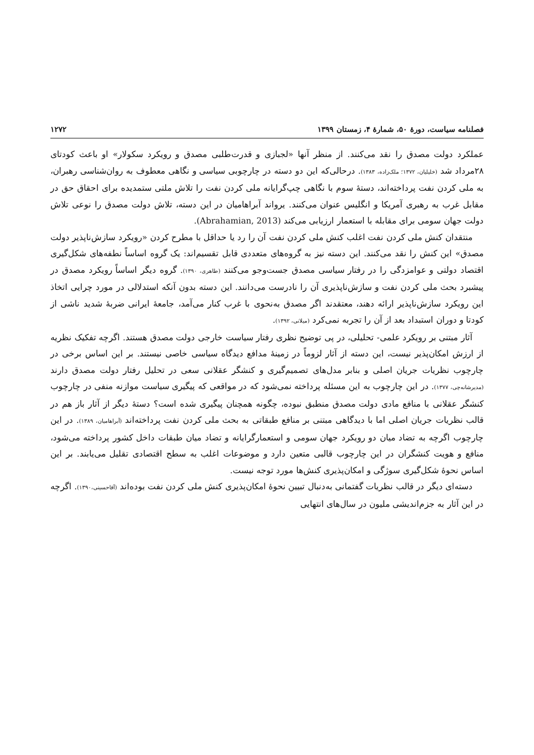فصلنامه سیاست، دورهٔ ۵۰، شمارهٔ ۴، زمستان ۱۳۹۹ ۱۲۷۲
عملکرد دولت مصدق را نقد می‌کنند. از منظر آنها «لجبازی و قدرت‌طلبی مصدق و رویکرد سکولار» او باعث کودتای ۲۸مرداد شد (خلیلیان، ۱۳۷۲؛ ملک‌زاده، ۱۳۸۳). درحالی‌که این دو دسته در چارچوبی سیاسی و نگاهی معطوف به روان‌شناسی رهبران، به ملی کردن نفت پرداخته‌اند، دستهٔ سوم با نگاهی چپ‌گرایانه ملی کردن نفت را تلاش ملتی ستمدیده برای احقاق حق در مقابل غرب به رهبری آمریکا و انگلیس عنوان می‌کنند. یرواند آبراهامیان در این دسته، تلاش دولت مصدق را نوعی تلاش دولت جهان سومی برای مقابله با استعمار ارزیابی می‌کند (Abrahamian, 2013).
منتقدان کنش ملی کردن نفت اغلب کنش ملی کردن نفت آن را رد یا حداقل با مطرح کردن «رویکرد سازش‌ناپذیر دولت مصدق» این کنش را نقد می‌کنند. این دسته نیز به گروه‌های متعددی قابل تقسیم‌اند: یک گروه اساساً نطفه‌های شکل‌گیری اقتصاد دولتی و عوامزدگی را در رفتار سیاسی مصدق جست‌وجو می‌کنند (طاهری، ۱۳۹۰). گروه دیگر اساساً رویکرد مصدق در پیشبرد بحث ملی کردن نفت و سازش‌ناپذیری آن را نادرست می‌دانند. این دسته بدون آنکه استدلالی در مورد چرایی اتخاذ این رویکرد سازش‌ناپذیر ارائه دهند، معتقدند اگر مصدق به‌نحوی با غرب کنار می‌آمد، جامعهٔ ایرانی ضربهٔ شدید ناشی از کودتا و دوران استبداد بعد از آن را تجربه نمی‌کرد (میلانی، ۱۳۹۲).
آثار مبتنی بر رویکرد علمی- تحلیلی، در پی توضیح نظری رفتار سیاست خارجی دولت مصدق هستند. اگرچه تفکیک نظریه از ارزش امکان‌پذیر نیست، این دسته از آثار لزوماً در زمینهٔ مدافع دیدگاه سیاسی خاصی نیستند. بر این اساس برخی در چارچوب نظریات جریان اصلی و بنابر مدل‌های تصمیم‌گیری و کنشگر عقلانی سعی در تحلیل رفتار دولت مصدق دارند (مدیرشانه‌چی، ۱۳۷۷). در این چارچوب به این مسئله پرداخته نمی‌شود که در مواقعی که پیگیری سیاست موازنه منفی در چارچوب کنشگر عقلانی با منافع مادی دولت مصدق منطبق نبوده، چگونه همچنان پیگیری شده است؟ دستهٔ دیگر از آثار باز هم در قالب نظریات جریان اصلی اما با دیدگاهی مبتنی بر منافع طبقاتی به بحث ملی کردن نفت پرداخته‌اند (آبراهامیان، ۱۳۸۹). در این چارچوب اگرچه به تضاد میان دو رویکرد جهان سومی و استعمارگرایانه و تضاد میان طبقات داخل کشور پرداخته می‌شود، منافع و هویت کنشگران در این چارچوب قالبی متعین دارد و موضوعات اغلب به سطح اقتصادی تقلیل می‌یابند. بر این اساس نحوهٔ شکل‌گیری سوژگی و امکان‌پذیری کنش‌ها مورد توجه نیست.
دسته‌ای دیگر در قالب نظریات گفتمانی به‌دنبال تبیین نحوهٔ امکان‌پذیری کنش ملی کردن نفت بوده‌اند (آقاحسینی،۱۳۹۰). اگرچه در این آثار به جزم‌اندیشی ملیون در سال‌های انتهایی